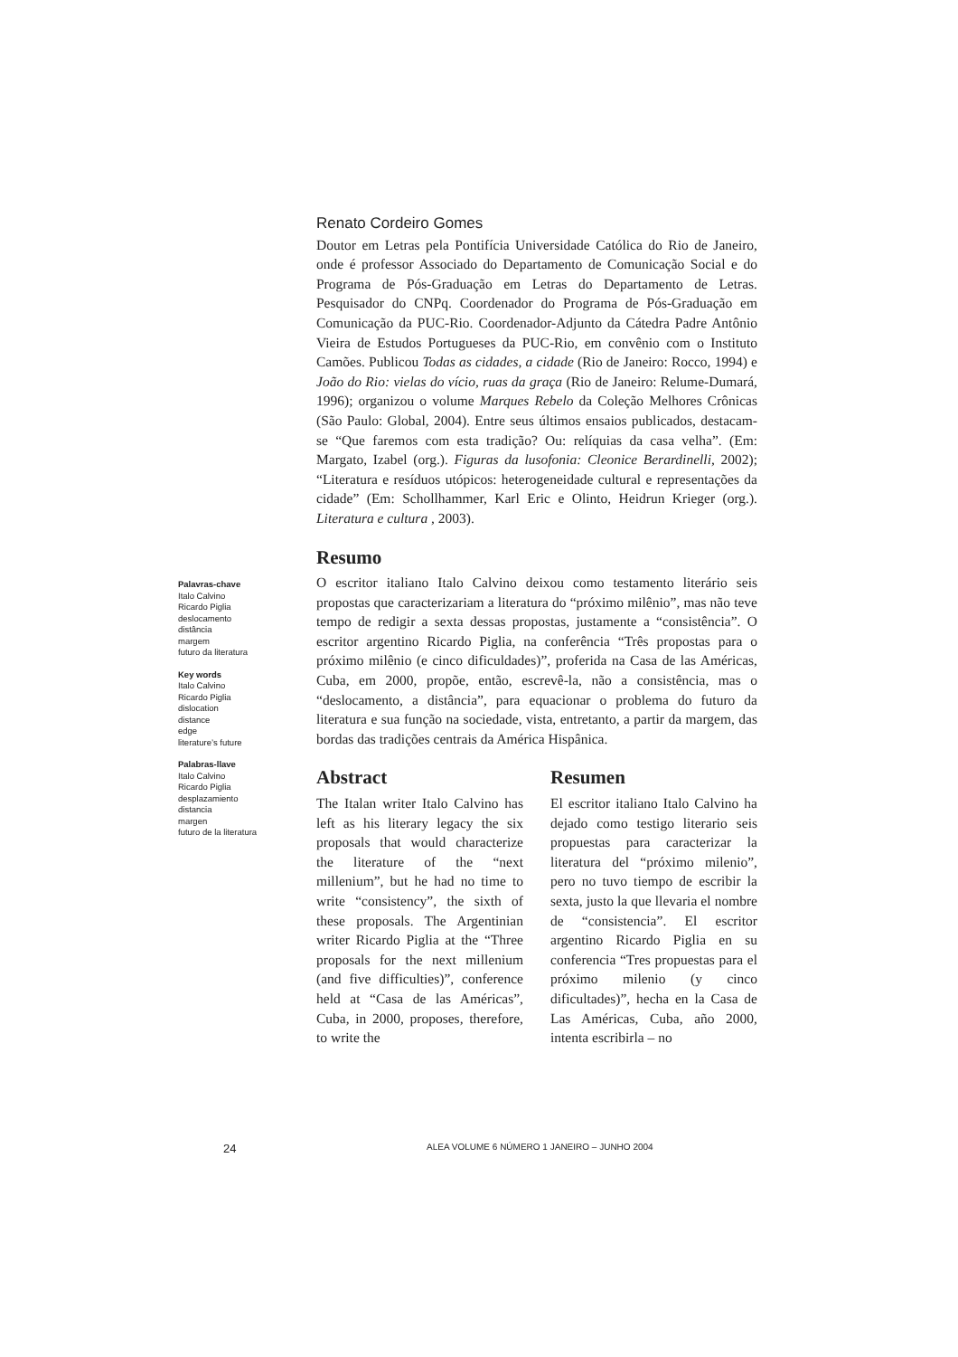Palavras-chave
Italo Calvino
Ricardo Piglia
deslocamento
distância
margem
futuro da literatura
Key words
Italo Calvino
Ricardo Piglia
dislocation
distance
edge
literature’s future
Palabras-llave
Italo Calvino
Ricardo Piglia
desplazamiento
distancia
margen
futuro de la literatura
Renato Cordeiro Gomes
Doutor em Letras pela Pontifícia Universidade Católica do Rio de Janeiro, onde é professor Associado do Departamento de Comunicação Social e do Programa de Pós-Graduação em Letras do Departamento de Letras. Pesquisador do CNPq. Coordenador do Programa de Pós-Graduação em Comunicação da PUC-Rio. Coordenador-Adjunto da Cátedra Padre Antônio Vieira de Estudos Portugueses da PUC-Rio, em convênio com o Instituto Camões. Publicou Todas as cidades, a cidade (Rio de Janeiro: Rocco, 1994) e João do Rio: vielas do vício, ruas da graça (Rio de Janeiro: Relume-Dumará, 1996); organizou o volume Marques Rebelo da Coleção Melhores Crônicas (São Paulo: Global, 2004). Entre seus últimos ensaios publicados, destacam-se “Que faremos com esta tradição? Ou: relíquias da casa velha”. (Em: Margato, Izabel (org.). Figuras da lusofonia: Cleonice Berardinelli, 2002); “Literatura e resíduos utópicos: heterogeneidade cultural e representações da cidade” (Em: Schollhammer, Karl Eric e Olinto, Heidrun Krieger (org.). Literatura e cultura , 2003).
Resumo
O escritor italiano Italo Calvino deixou como testamento literário seis propostas que caracterizariam a literatura do “próximo milênio”, mas não teve tempo de redigir a sexta dessas propostas, justamente a “consistência”. O escritor argentino Ricardo Piglia, na conferência “Três propostas para o próximo milênio (e cinco dificuldades)”, proferida na Casa de las Américas, Cuba, em 2000, propõe, então, escrevê-la, não a consistência, mas o “deslocamento, a distância”, para equacionar o problema do futuro da literatura e sua função na sociedade, vista, entretanto, a partir da margem, das bordas das tradições centrais da América Hispânica.
Abstract
The Italan writer Italo Calvino has left as his literary legacy the six proposals that would characterize the literature of the “next millenium”, but he had no time to write “consistency”, the sixth of these proposals. The Argentinian writer Ricardo Piglia at the “Three proposals for the next millenium (and five difficulties)”, conference held at “Casa de las Américas”, Cuba, in 2000, proposes, therefore, to write the
Resumen
El escritor italiano Italo Calvino ha dejado como testigo literario seis propuestas para caracterizar la literatura del “próximo milenio”, pero no tuvo tiempo de escribir la sexta, justo la que llevaria el nombre de “consistencia”. El escritor argentino Ricardo Piglia en su conferencia “Tres propuestas para el próximo milenio (y cinco dificultades)”, hecha en la Casa de Las Américas, Cuba, año 2000, intenta escribirla – no
24 ALEA VOLUME 6 NÚMERO 1 JANEIRO – JUNHO 2004